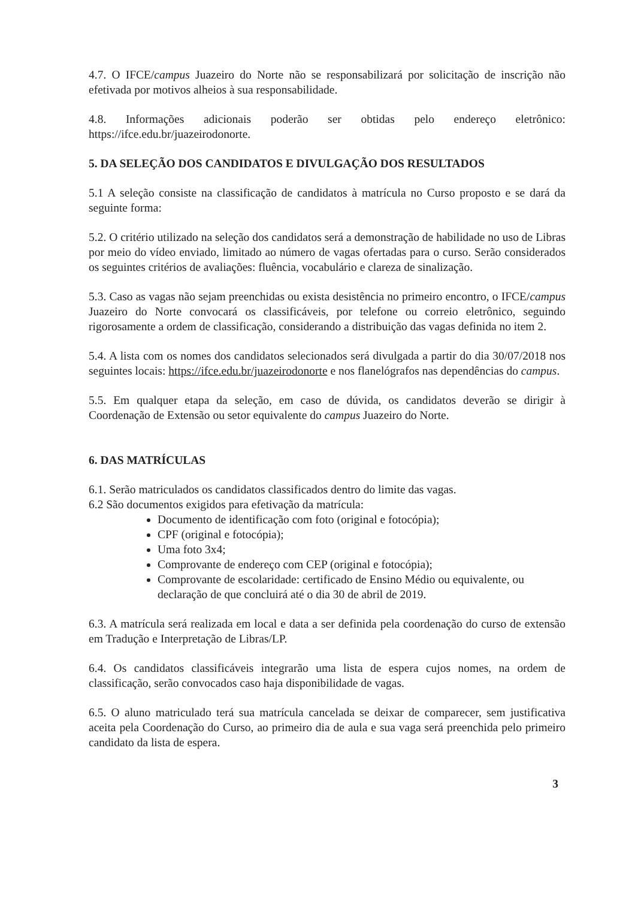4.7. O IFCE/campus Juazeiro do Norte não se responsabilizará por solicitação de inscrição não efetivada por motivos alheios à sua responsabilidade.
4.8. Informações adicionais poderão ser obtidas pelo endereço eletrônico: https://ifce.edu.br/juazeirodonorte.
5. DA SELEÇÃO DOS CANDIDATOS E DIVULGAÇÃO DOS RESULTADOS
5.1 A seleção consiste na classificação de candidatos à matrícula no Curso proposto e se dará da seguinte forma:
5.2. O critério utilizado na seleção dos candidatos será a demonstração de habilidade no uso de Libras por meio do vídeo enviado, limitado ao número de vagas ofertadas para o curso. Serão considerados os seguintes critérios de avaliações: fluência, vocabulário e clareza de sinalização.
5.3. Caso as vagas não sejam preenchidas ou exista desistência no primeiro encontro, o IFCE/campus Juazeiro do Norte convocará os classificáveis, por telefone ou correio eletrônico, seguindo rigorosamente a ordem de classificação, considerando a distribuição das vagas definida no item 2.
5.4. A lista com os nomes dos candidatos selecionados será divulgada a partir do dia 30/07/2018 nos seguintes locais: https://ifce.edu.br/juazeirodonorte e nos flanelógrafos nas dependências do campus.
5.5. Em qualquer etapa da seleção, em caso de dúvida, os candidatos deverão se dirigir à Coordenação de Extensão ou setor equivalente do campus Juazeiro do Norte.
6. DAS MATRÍCULAS
6.1. Serão matriculados os candidatos classificados dentro do limite das vagas.
6.2 São documentos exigidos para efetivação da matrícula:
Documento de identificação com foto (original e fotocópia);
CPF (original e fotocópia);
Uma foto 3x4;
Comprovante de endereço com CEP (original e fotocópia);
Comprovante de escolaridade: certificado de Ensino Médio ou equivalente, ou declaração de que concluirá até o dia 30 de abril de 2019.
6.3. A matrícula será realizada em local e data a ser definida pela coordenação do curso de extensão em Tradução e Interpretação de Libras/LP.
6.4. Os candidatos classificáveis integrarão uma lista de espera cujos nomes, na ordem de classificação, serão convocados caso haja disponibilidade de vagas.
6.5. O aluno matriculado terá sua matrícula cancelada se deixar de comparecer, sem justificativa aceita pela Coordenação do Curso, ao primeiro dia de aula e sua vaga será preenchida pelo primeiro candidato da lista de espera.
3